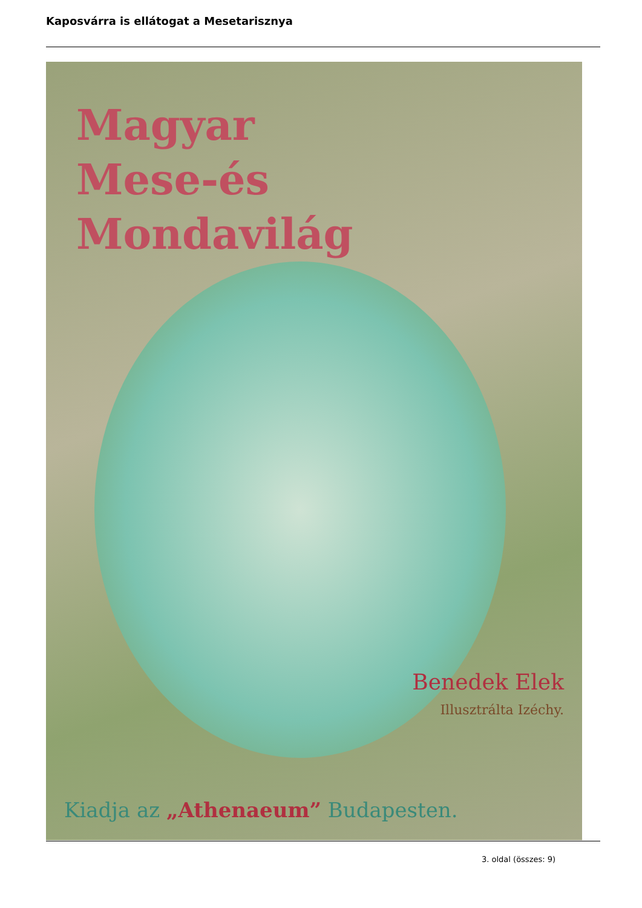Kaposvárra is ellátogat a Mesetarisznya
Magyar
Mese-és
Mondavilág
Benedek Elek
Illusztrálta Izéchy.
Kiadja az „Athenaeum” Budapesten.
3. oldal (összes: 9)